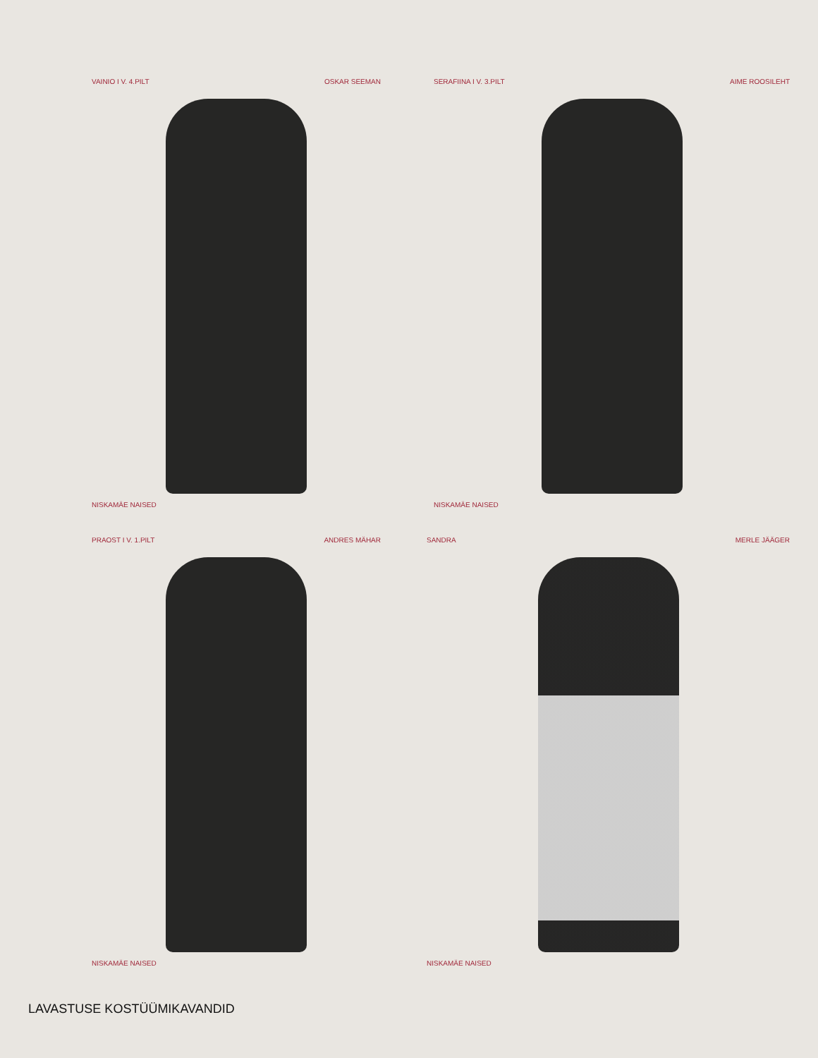VAINIO I V. 4.PILT OSKAR SEEMAN
NISKAMÄE NAISED
SERAFIINA I V. 3.PILT AIME ROOSILEHT
NISKAMÄE NAISED
PRAOST I V. 1.PILT ANDRES MÄHAR
NISKAMÄE NAISED
SANDRA MERLE JÄÄGER
NISKAMÄE NAISED
LAVASTUSE KOSTÜÜMIKAVANDID